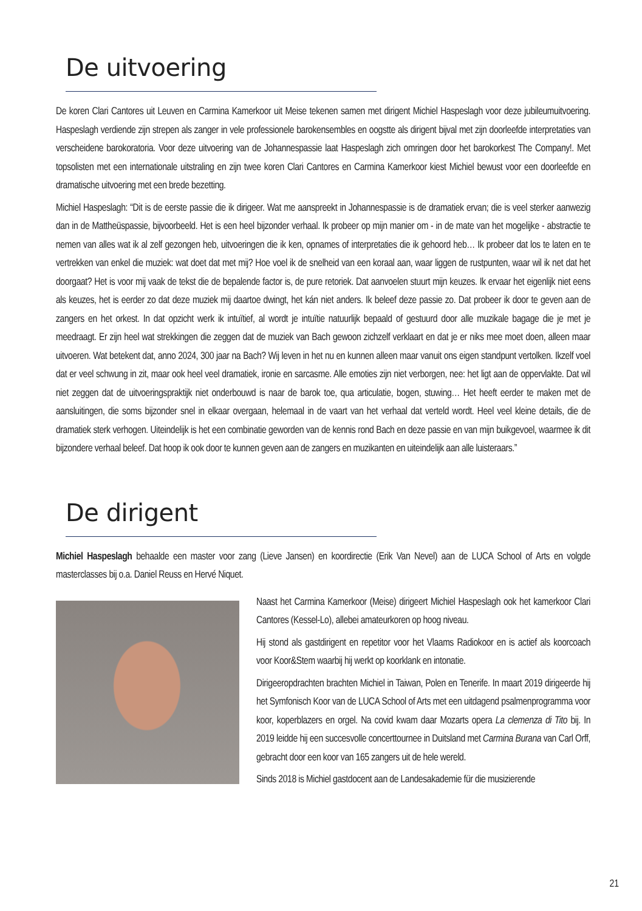De uitvoering
De koren Clari Cantores uit Leuven en Carmina Kamerkoor uit Meise tekenen samen met dirigent Michiel Haspeslagh voor deze jubileumuitvoering. Haspeslagh verdiende zijn strepen als zanger in vele professionele barokensembles en oogstte als dirigent bijval met zijn doorleefde interpretaties van verscheidene barokoratoria. Voor deze uitvoering van de Johannespassie laat Haspeslagh zich omringen door het barokorkest The Company!. Met topsolisten met een internationale uitstraling en zijn twee koren Clari Cantores en Carmina Kamerkoor kiest Michiel bewust voor een doorleefde en dramatische uitvoering met een brede bezetting.
Michiel Haspeslagh: “Dit is de eerste passie die ik dirigeer. Wat me aanspreekt in Johannespassie is de dramatiek ervan; die is veel sterker aanwezig dan in de Mattheüspassie, bijvoorbeeld. Het is een heel bijzonder verhaal. Ik probeer op mijn manier om - in de mate van het mogelijke - abstractie te nemen van alles wat ik al zelf gezongen heb, uitvoeringen die ik ken, opnames of interpretaties die ik gehoord heb… Ik probeer dat los te laten en te vertrekken van enkel die muziek: wat doet dat met mij? Hoe voel ik de snelheid van een koraal aan, waar liggen de rustpunten, waar wil ik net dat het doorgaat? Het is voor mij vaak de tekst die de bepalende factor is, de pure retoriek. Dat aanvoelen stuurt mijn keuzes. Ik ervaar het eigenlijk niet eens als keuzes, het is eerder zo dat deze muziek mij daartoe dwingt, het kán niet anders. Ik beleef deze passie zo. Dat probeer ik door te geven aan de zangers en het orkest. In dat opzicht werk ik intuïtief, al wordt je intuïtie natuurlijk bepaald of gestuurd door alle muzikale bagage die je met je meedraagt. Er zijn heel wat strekkingen die zeggen dat de muziek van Bach gewoon zichzelf verklaart en dat je er niks mee moet doen, alleen maar uitvoeren. Wat betekent dat, anno 2024, 300 jaar na Bach? Wij leven in het nu en kunnen alleen maar vanuit ons eigen standpunt vertolken. Ikzelf voel dat er veel schwung in zit, maar ook heel veel dramatiek, ironie en sarcasme. Alle emoties zijn niet verborgen, nee: het ligt aan de oppervlakte. Dat wil niet zeggen dat de uitvoeringspraktijk niet onderbouwd is naar de barok toe, qua articulatie, bogen, stuwing… Het heeft eerder te maken met de aansluitingen, die soms bijzonder snel in elkaar overgaan, helemaal in de vaart van het verhaal dat verteld wordt. Heel veel kleine details, die de dramatiek sterk verhogen. Uiteindelijk is het een combinatie geworden van de kennis rond Bach en deze passie en van mijn buikgevoel, waarmee ik dit bijzondere verhaal beleef. Dat hoop ik ook door te kunnen geven aan de zangers en muzikanten en uiteindelijk aan alle luisteraars.”
De dirigent
Michiel Haspeslagh behaalde een master voor zang (Lieve Jansen) en koordirectie (Erik Van Nevel) aan de LUCA School of Arts en volgde masterclasses bij o.a. Daniel Reuss en Hervé Niquet.
Naast het Carmina Kamerkoor (Meise) dirigeert Michiel Haspeslagh ook het kamerkoor Clari Cantores (Kessel-Lo), allebei amateurkoren op hoog niveau.
Hij stond als gastdirigent en repetitor voor het Vlaams Radiokoor en is actief als koorcoach voor Koor&Stem waarbij hij werkt op koorklank en intonatie.
Dirigeeropdrachten brachten Michiel in Taiwan, Polen en Tenerife. In maart 2019 dirigeerde hij het Symfonisch Koor van de LUCA School of Arts met een uitdagend psalmenprogramma voor koor, koperblazers en orgel. Na covid kwam daar Mozarts opera La clemenza di Tito bij. In 2019 leidde hij een succesvolle concerttournee in Duitsland met Carmina Burana van Carl Orff, gebracht door een koor van 165 zangers uit de hele wereld.
Sinds 2018 is Michiel gastdocent aan de Landesakademie für die musizierende
21